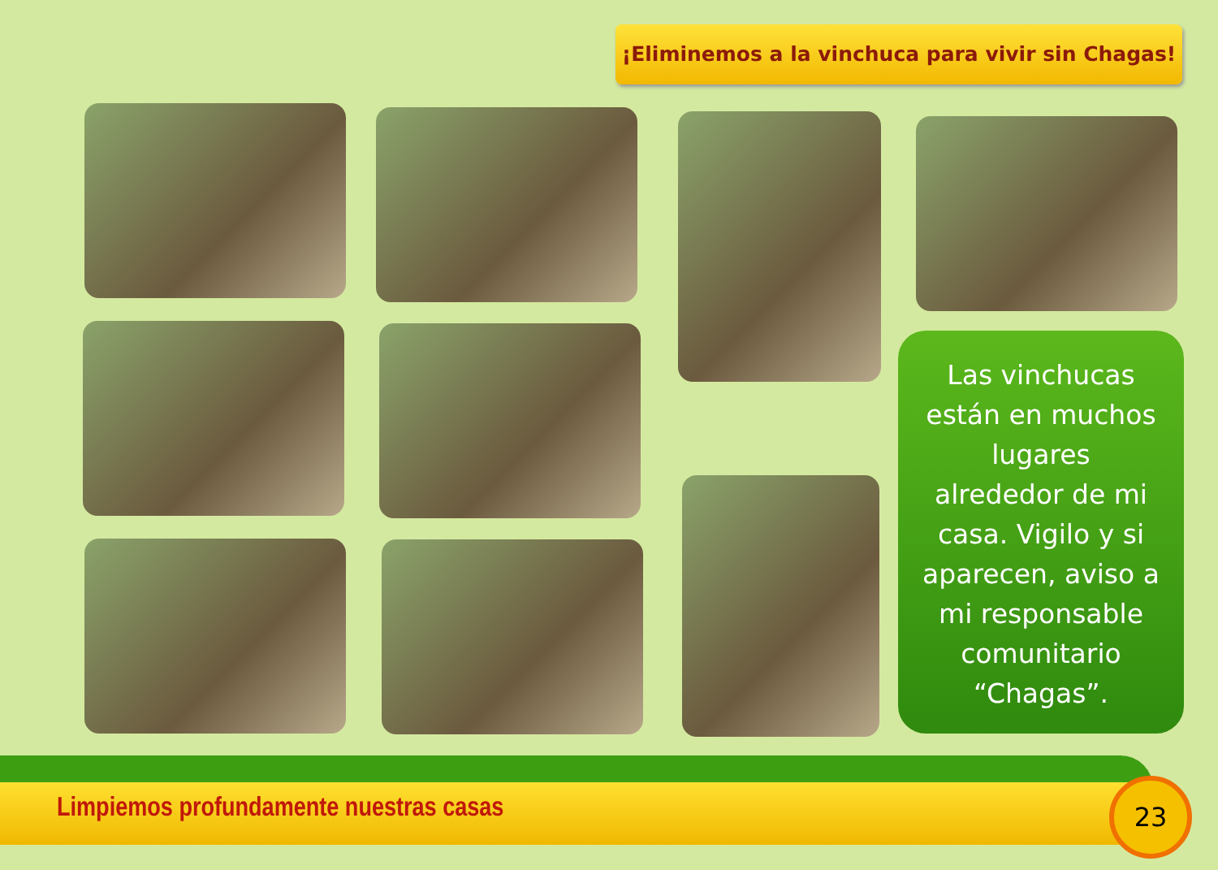¡Eliminemos a la vinchuca para vivir sin Chagas!
Las vinchucas
están en muchos
lugares
alrededor de mi
casa. Vigilo y si
aparecen, aviso a
mi responsable
comunitario
“Chagas”.
Limpiemos profundamente nuestras casas
23